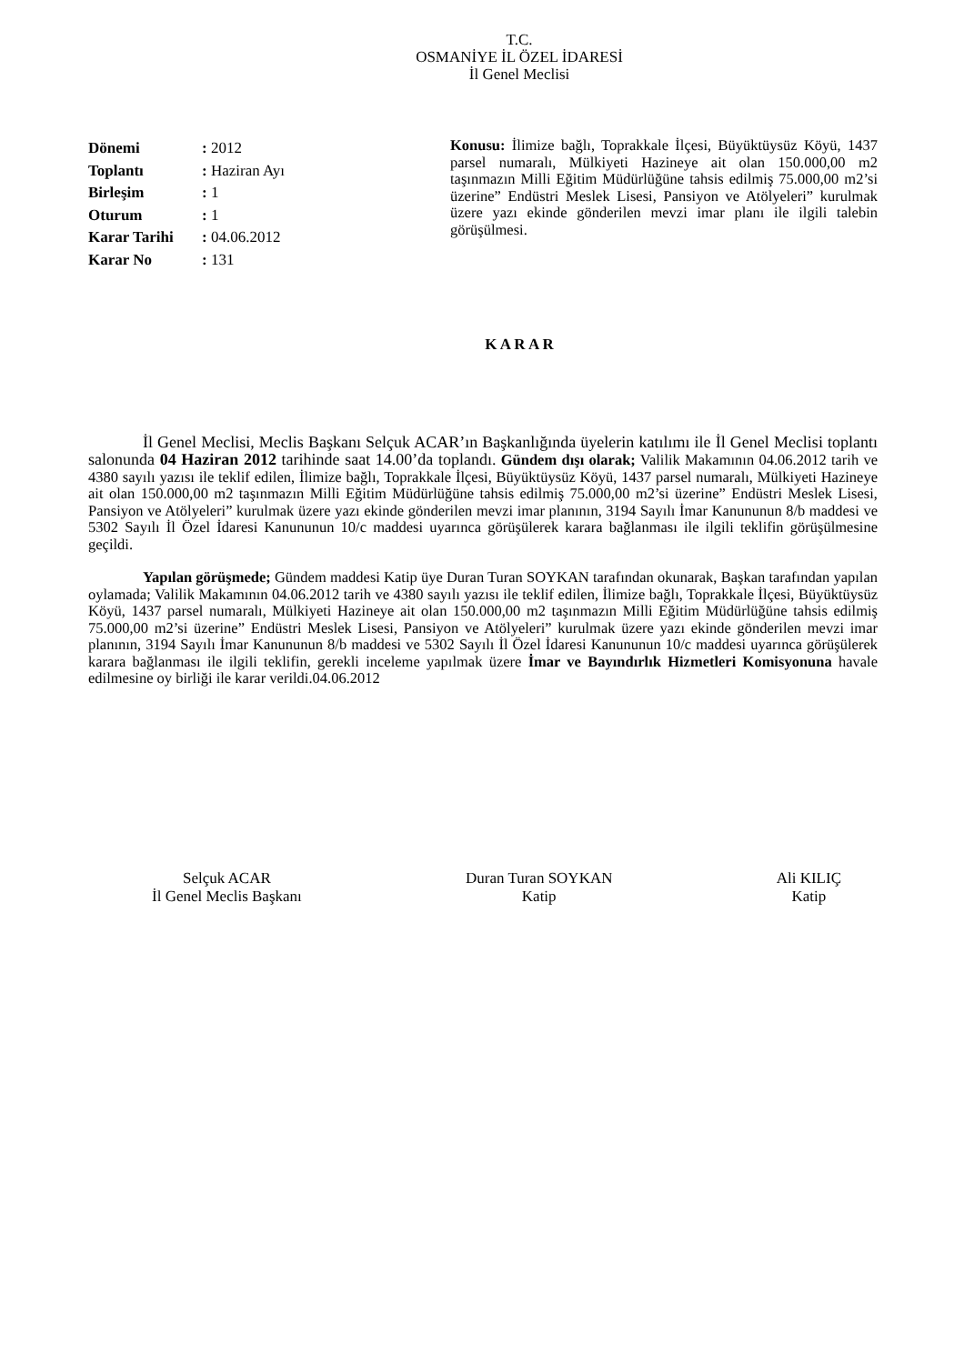T.C.
OSMANİYE İL ÖZEL İDARESİ
İl Genel Meclisi
Dönemi: 2012
Toplantı: Haziran Ayı
Birleşim: 1
Oturum: 1
Karar Tarihi: 04.06.2012
Karar No: 131
Konusu: İlimize bağlı, Toprakkale İlçesi, Büyüktüysüz Köyü, 1437 parsel numaralı, Mülkiyeti Hazineye ait olan 150.000,00 m2 taşınmazın Milli Eğitim Müdürlüğüne tahsis edilmiş 75.000,00 m2’si üzerine” Endüstri Meslek Lisesi, Pansiyon ve Atölyeleri” kurulmak üzere yazı ekinde gönderilen mevzi imar planı ile ilgili talebin görüşülmesi.
K A R A R
İl Genel Meclisi, Meclis Başkanı Selçuk ACAR’ın Başkanlığında üyelerin katılımı ile İl Genel Meclisi toplantı salonunda 04 Haziran 2012 tarihinde saat 14.00’da toplandı. Gündem dışı olarak; Valilik Makamının 04.06.2012 tarih ve 4380 sayılı yazısı ile teklif edilen, İlimize bağlı, Toprakkale İlçesi, Büyüktüysüz Köyü, 1437 parsel numaralı, Mülkiyeti Hazineye ait olan 150.000,00 m2 taşınmazın Milli Eğitim Müdürlüğüne tahsis edilmiş 75.000,00 m2’si üzerine” Endüstri Meslek Lisesi, Pansiyon ve Atölyeleri” kurulmak üzere yazı ekinde gönderilen mevzi imar planının, 3194 Sayılı İmar Kanununun 8/b maddesi ve 5302 Sayılı İl Özel İdaresi Kanununun 10/c maddesi uyarınca görüşülerek karara bağlanması ile ilgili teklifin görüşülmesine geçildi.
Yapılan görüşmede; Gündem maddesi Katip üye Duran Turan SOYKAN tarafından okunarak, Başkan tarafından yapılan oylamada; Valilik Makamının 04.06.2012 tarih ve 4380 sayılı yazısı ile teklif edilen, İlimize bağlı, Toprakkale İlçesi, Büyüktüysüz Köyü, 1437 parsel numaralı, Mülkiyeti Hazineye ait olan 150.000,00 m2 taşınmazın Milli Eğitim Müdürlüğüne tahsis edilmiş 75.000,00 m2’si üzerine” Endüstri Meslek Lisesi, Pansiyon ve Atölyeleri” kurulmak üzere yazı ekinde gönderilen mevzi imar planının, 3194 Sayılı İmar Kanununun 8/b maddesi ve 5302 Sayılı İl Özel İdaresi Kanununun 10/c maddesi uyarınca görüşülerek karara bağlanması ile ilgili teklifin, gerekli inceleme yapılmak üzere İmar ve Bayındırlık Hizmetleri Komisyonuna havale edilmesine oy birliği ile karar verildi.04.06.2012
Selçuk ACAR
İl Genel Meclis Başkanı
Duran Turan SOYKAN
Katip
Ali KILIÇ
Katip